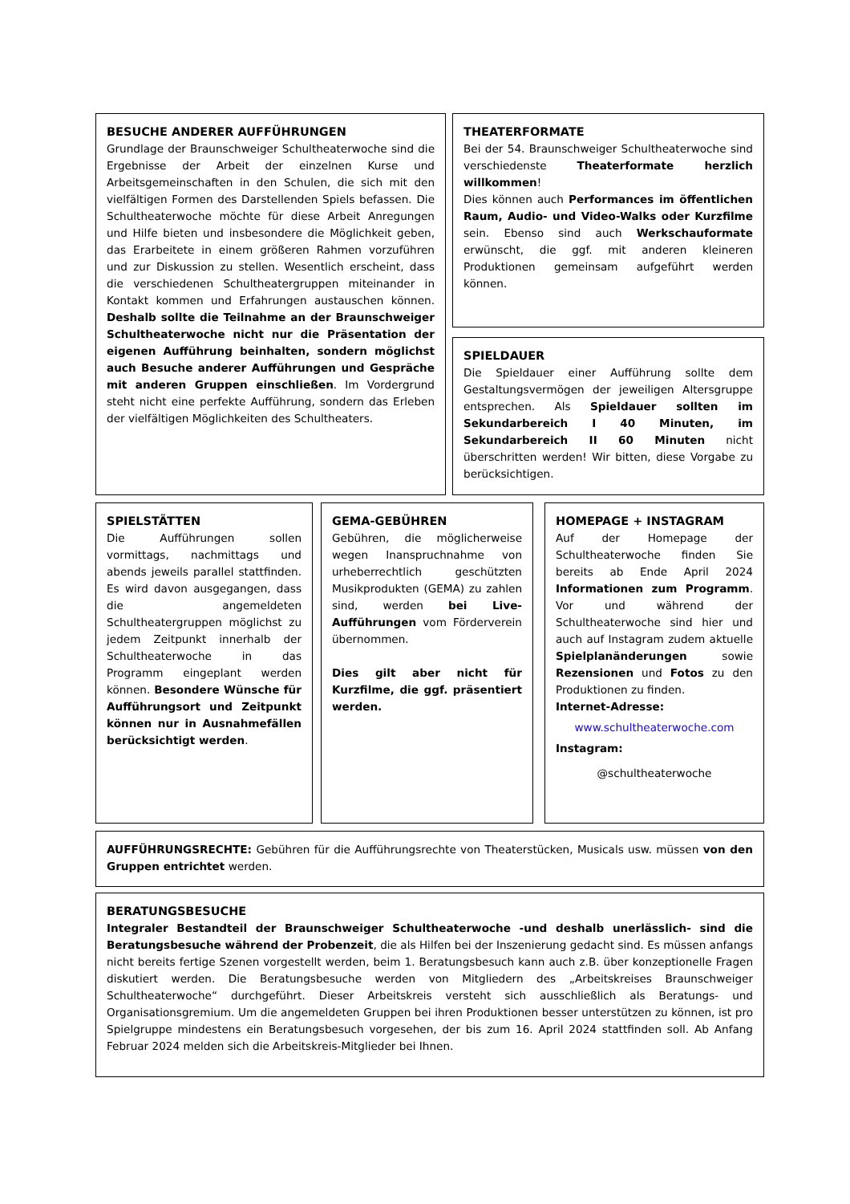BESUCHE ANDERER AUFFÜHRUNGEN
Grundlage der Braunschweiger Schultheaterwoche sind die Ergebnisse der Arbeit der einzelnen Kurse und Arbeitsgemeinschaften in den Schulen, die sich mit den vielfältigen Formen des Darstellenden Spiels befassen. Die Schultheaterwoche möchte für diese Arbeit Anregungen und Hilfe bieten und insbesondere die Möglichkeit geben, das Erarbeitete in einem größeren Rahmen vorzuführen und zur Diskussion zu stellen. Wesentlich erscheint, dass die verschiedenen Schultheatergruppen miteinander in Kontakt kommen und Erfahrungen austauschen können. Deshalb sollte die Teilnahme an der Braunschweiger Schultheaterwoche nicht nur die Präsentation der eigenen Aufführung beinhalten, sondern möglichst auch Besuche anderer Aufführungen und Gespräche mit anderen Gruppen einschließen. Im Vordergrund steht nicht eine perfekte Aufführung, sondern das Erleben der vielfältigen Möglichkeiten des Schultheaters.
THEATERFORMATE
Bei der 54. Braunschweiger Schultheaterwoche sind verschiedenste Theaterformate herzlich willkommen!
Dies können auch Performances im öffentlichen Raum, Audio- und Video-Walks oder Kurzfilme sein. Ebenso sind auch Werkschauformate erwünscht, die ggf. mit anderen kleineren Produktionen gemeinsam aufgeführt werden können.
SPIELDAUER
Die Spieldauer einer Aufführung sollte dem Gestaltungsvermögen der jeweiligen Altersgruppe entsprechen. Als Spieldauer sollten im Sekundarbereich I 40 Minuten, im Sekundarbereich II 60 Minuten nicht überschritten werden! Wir bitten, diese Vorgabe zu berücksichtigen.
SPIELSTÄTTEN
Die Aufführungen sollen vormittags, nachmittags und abends jeweils parallel stattfinden. Es wird davon ausgegangen, dass die angemeldeten Schultheatergruppen möglichst zu jedem Zeitpunkt innerhalb der Schultheaterwoche in das Programm eingeplant werden können. Besondere Wünsche für Aufführungsort und Zeitpunkt können nur in Ausnahmefällen berücksichtigt werden.
GEMA-GEBÜHREN
Gebühren, die möglicherweise wegen Inanspruchnahme von urheberrechtlich geschützten Musikprodukten (GEMA) zu zahlen sind, werden bei Live-Aufführungen vom Förderverein übernommen.
Dies gilt aber nicht für Kurzfilme, die ggf. präsentiert werden.
HOMEPAGE + INSTAGRAM
Auf der Homepage der Schultheaterwoche finden Sie bereits ab Ende April 2024 Informationen zum Programm. Vor und während der Schultheaterwoche sind hier und auch auf Instagram zudem aktuelle Spielplanänderungen sowie Rezensionen und Fotos zu den Produktionen zu finden.
Internet-Adresse:
www.schultheaterwoche.com
Instagram:
@schultheaterwoche
AUFFÜHRUNGSRECHTE: Gebühren für die Aufführungsrechte von Theaterstücken, Musicals usw. müssen von den Gruppen entrichtet werden.
BERATUNGSBESUCHE
Integraler Bestandteil der Braunschweiger Schultheaterwoche -und deshalb unerlässlich- sind die Beratungsbesuche während der Probenzeit, die als Hilfen bei der Inszenierung gedacht sind. Es müssen anfangs nicht bereits fertige Szenen vorgestellt werden, beim 1. Beratungsbesuch kann auch z.B. über konzeptionelle Fragen diskutiert werden. Die Beratungsbesuche werden von Mitgliedern des „Arbeitskreises Braunschweiger Schultheaterwoche“ durchgeführt. Dieser Arbeitskreis versteht sich ausschließlich als Beratungs- und Organisationsgremium. Um die angemeldeten Gruppen bei ihren Produktionen besser unterstützen zu können, ist pro Spielgruppe mindestens ein Beratungsbesuch vorgesehen, der bis zum 16. April 2024 stattfinden soll. Ab Anfang Februar 2024 melden sich die Arbeitskreis-Mitglieder bei Ihnen.